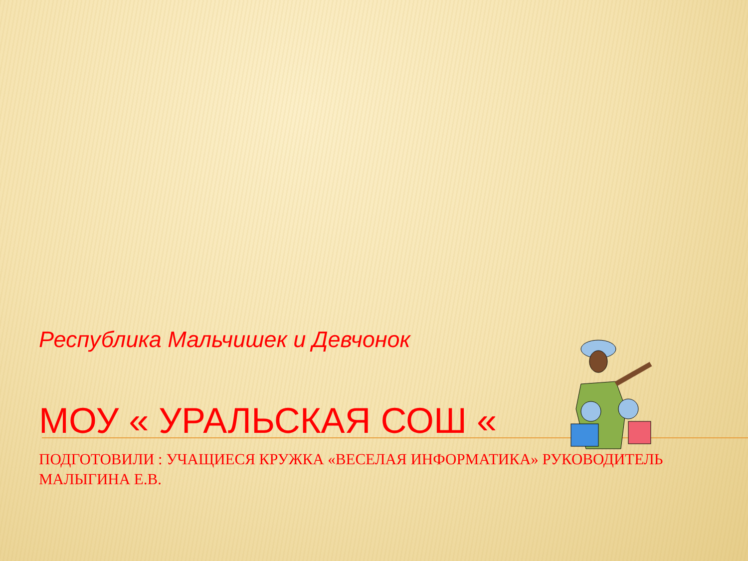Республика Мальчишек и Девчонок
МОУ « УРАЛЬСКАЯ СОШ «
ПОДГОТОВИЛИ : УЧАЩИЕСЯ КРУЖКА «ВЕСЕЛАЯ ИНФОРМАТИКА» РУКОВОДИТЕЛЬ МАЛЫГИНА Е.В.